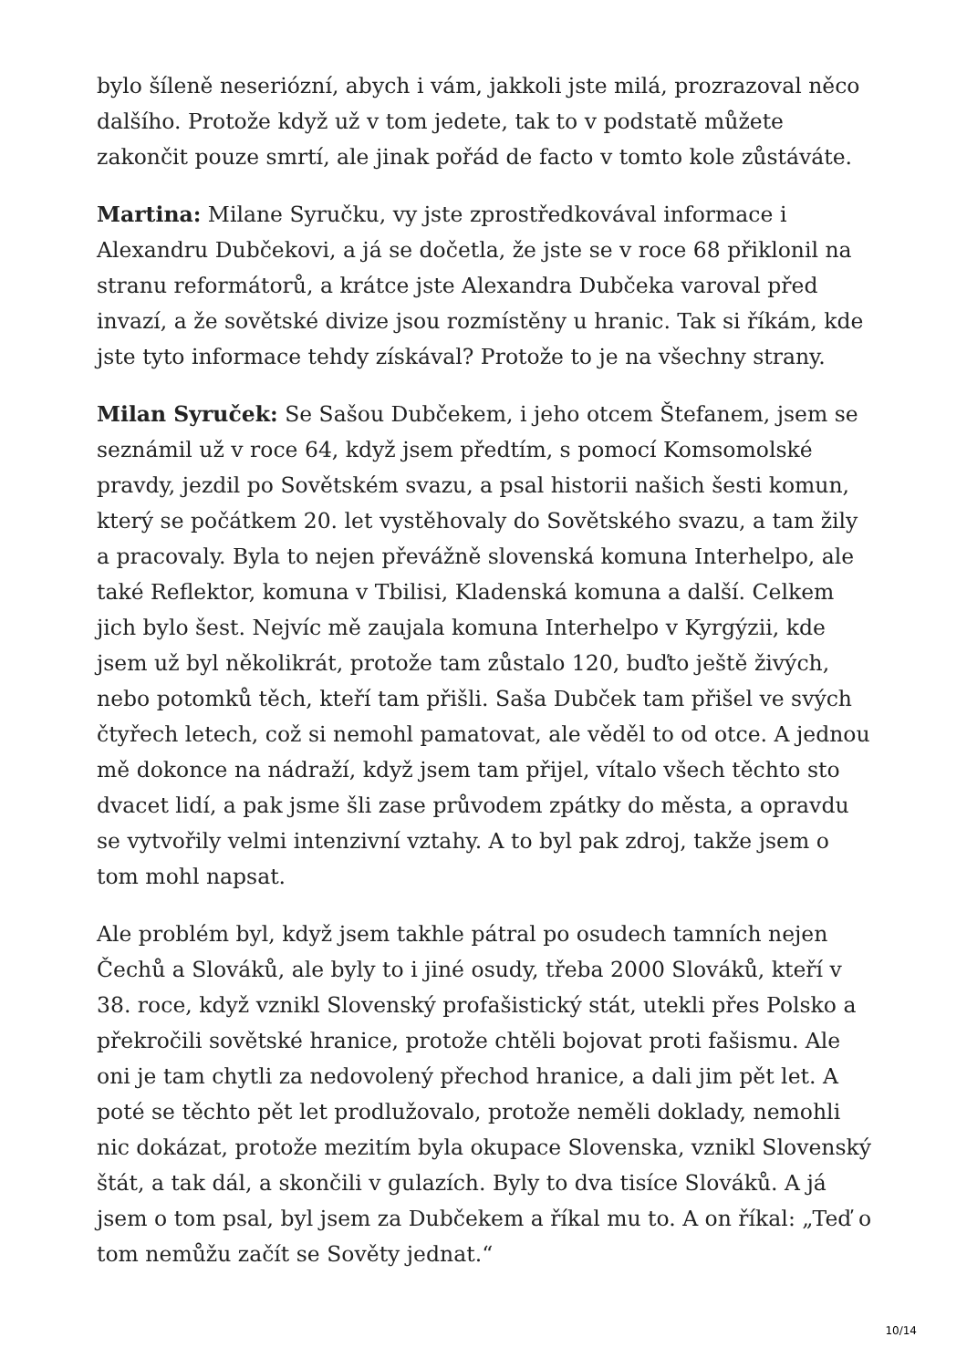bylo šíleně neseriózní, abych i vám, jakkoli jste milá, prozrazoval něco dalšího. Protože když už v tom jedete, tak to v podstatě můžete zakončit pouze smrtí, ale jinak pořád de facto v tomto kole zůstáváte.
Martina: Milane Syručku, vy jste zprostředkovával informace i Alexandru Dubčekovi, a já se dočetla, že jste se v roce 68 přiklonil na stranu reformátorů, a krátce jste Alexandra Dubčeka varoval před invazí, a že sovětské divize jsou rozmístěny u hranic. Tak si říkám, kde jste tyto informace tehdy získával? Protože to je na všechny strany.
Milan Syruček: Se Sašou Dubčekem, i jeho otcem Štefanem, jsem se seznámil už v roce 64, když jsem předtím, s pomocí Komsomolské pravdy, jezdil po Sovětském svazu, a psal historii našich šesti komun, který se počátkem 20. let vystěhovaly do Sovětského svazu, a tam žily a pracovaly. Byla to nejen převážně slovenská komuna Interhelpo, ale také Reflektor, komuna v Tbilisi, Kladenská komuna a další. Celkem jich bylo šest. Nejvíc mě zaujala komuna Interhelpo v Kyrgýzii, kde jsem už byl několikrát, protože tam zůstalo 120, buďto ještě živých, nebo potomků těch, kteří tam přišli. Saša Dubček tam přišel ve svých čtyřech letech, což si nemohl pamatovat, ale věděl to od otce. A jednou mě dokonce na nádraží, když jsem tam přijel, vítalo všech těchto sto dvacet lidí, a pak jsme šli zase průvodem zpátky do města, a opravdu se vytvořily velmi intenzivní vztahy. A to byl pak zdroj, takže jsem o tom mohl napsat.
Ale problém byl, když jsem takhle pátral po osudech tamních nejen Čechů a Slováků, ale byly to i jiné osudy, třeba 2000 Slováků, kteří v 38. roce, když vznikl Slovenský profašistický stát, utekli přes Polsko a překročili sovětské hranice, protože chtěli bojovat proti fašismu. Ale oni je tam chytli za nedovolený přechod hranice, a dali jim pět let. A poté se těchto pět let prodlužovalo, protože neměli doklady, nemohli nic dokázat, protože mezitím byla okupace Slovenska, vznikl Slovenský štát, a tak dál, a skončili v gulazích. Byly to dva tisíce Slováků. A já jsem o tom psal, byl jsem za Dubčekem a říkal mu to. A on říkal: „Teď o tom nemůžu začít se Sověty jednat.“
10/14